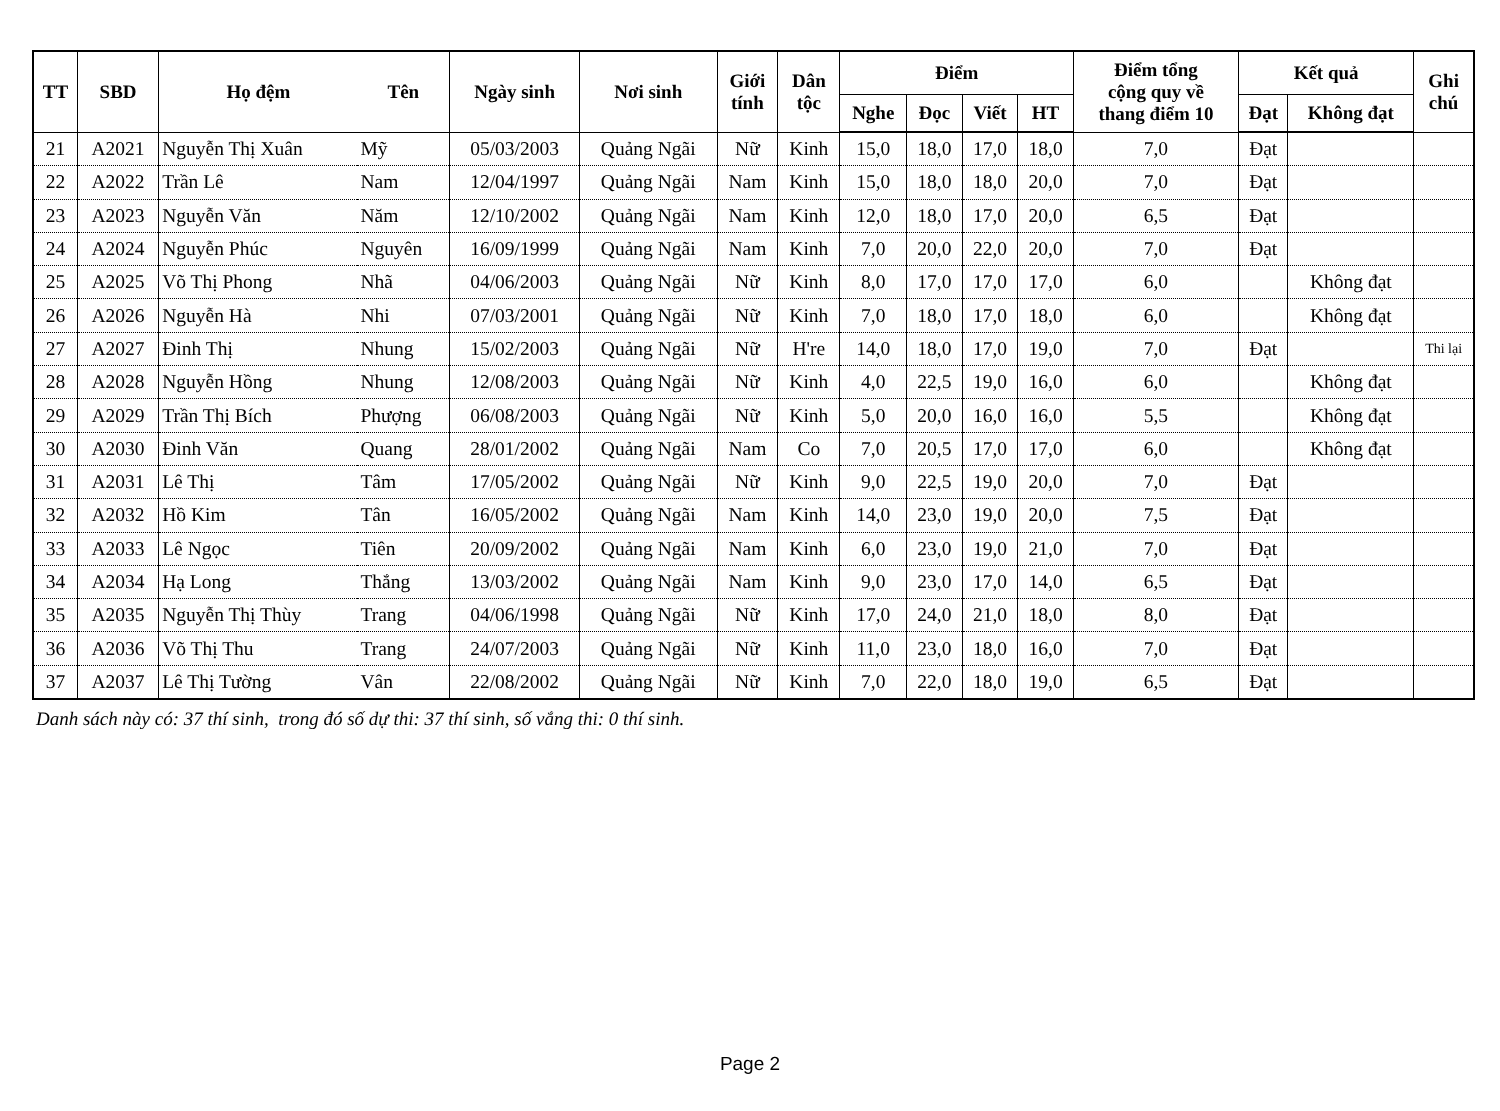| TT | SBD | Họ đệm | Tên | Ngày sinh | Nơi sinh | Giới tính | Dân tộc | Điểm | | | | Điểm tổng cộng quy về thang điểm 10 | Kết quả | | Ghi chú |
| --- | --- | --- | --- | --- | --- | --- | --- | --- | --- | --- | --- | --- | --- | --- | --- |
| | | | | | | | | Nghe | Đọc | Viết | HT | | Đạt | Không đạt | |
| 21 | A2021 | Nguyễn Thị Xuân | Mỹ | 05/03/2003 | Quảng Ngãi | Nữ | Kinh | 15,0 | 18,0 | 17,0 | 18,0 | 7,0 | Đạt | | |
| 22 | A2022 | Trần Lê | Nam | 12/04/1997 | Quảng Ngãi | Nam | Kinh | 15,0 | 18,0 | 18,0 | 20,0 | 7,0 | Đạt | | |
| 23 | A2023 | Nguyễn Văn | Năm | 12/10/2002 | Quảng Ngãi | Nam | Kinh | 12,0 | 18,0 | 17,0 | 20,0 | 6,5 | Đạt | | |
| 24 | A2024 | Nguyễn Phúc | Nguyên | 16/09/1999 | Quảng Ngãi | Nam | Kinh | 7,0 | 20,0 | 22,0 | 20,0 | 7,0 | Đạt | | |
| 25 | A2025 | Võ Thị Phong | Nhã | 04/06/2003 | Quảng Ngãi | Nữ | Kinh | 8,0 | 17,0 | 17,0 | 17,0 | 6,0 | | Không đạt | |
| 26 | A2026 | Nguyễn Hà | Nhi | 07/03/2001 | Quảng Ngãi | Nữ | Kinh | 7,0 | 18,0 | 17,0 | 18,0 | 6,0 | | Không đạt | |
| 27 | A2027 | Đinh Thị | Nhung | 15/02/2003 | Quảng Ngãi | Nữ | H're | 14,0 | 18,0 | 17,0 | 19,0 | 7,0 | Đạt | | Thi lại |
| 28 | A2028 | Nguyễn Hồng | Nhung | 12/08/2003 | Quảng Ngãi | Nữ | Kinh | 4,0 | 22,5 | 19,0 | 16,0 | 6,0 | | Không đạt | |
| 29 | A2029 | Trần Thị Bích | Phượng | 06/08/2003 | Quảng Ngãi | Nữ | Kinh | 5,0 | 20,0 | 16,0 | 16,0 | 5,5 | | Không đạt | |
| 30 | A2030 | Đinh Văn | Quang | 28/01/2002 | Quảng Ngãi | Nam | Co | 7,0 | 20,5 | 17,0 | 17,0 | 6,0 | | Không đạt | |
| 31 | A2031 | Lê Thị | Tâm | 17/05/2002 | Quảng Ngãi | Nữ | Kinh | 9,0 | 22,5 | 19,0 | 20,0 | 7,0 | Đạt | | |
| 32 | A2032 | Hồ Kim | Tân | 16/05/2002 | Quảng Ngãi | Nam | Kinh | 14,0 | 23,0 | 19,0 | 20,0 | 7,5 | Đạt | | |
| 33 | A2033 | Lê Ngọc | Tiên | 20/09/2002 | Quảng Ngãi | Nam | Kinh | 6,0 | 23,0 | 19,0 | 21,0 | 7,0 | Đạt | | |
| 34 | A2034 | Hạ Long | Thắng | 13/03/2002 | Quảng Ngãi | Nam | Kinh | 9,0 | 23,0 | 17,0 | 14,0 | 6,5 | Đạt | | |
| 35 | A2035 | Nguyễn Thị Thùy | Trang | 04/06/1998 | Quảng Ngãi | Nữ | Kinh | 17,0 | 24,0 | 21,0 | 18,0 | 8,0 | Đạt | | |
| 36 | A2036 | Võ Thị Thu | Trang | 24/07/2003 | Quảng Ngãi | Nữ | Kinh | 11,0 | 23,0 | 18,0 | 16,0 | 7,0 | Đạt | | |
| 37 | A2037 | Lê Thị Tường | Vân | 22/08/2002 | Quảng Ngãi | Nữ | Kinh | 7,0 | 22,0 | 18,0 | 19,0 | 6,5 | Đạt | | |
Danh sách này có: 37 thí sinh, trong đó số dự thi: 37 thí sinh, số vắng thi: 0 thí sinh.
Page 2